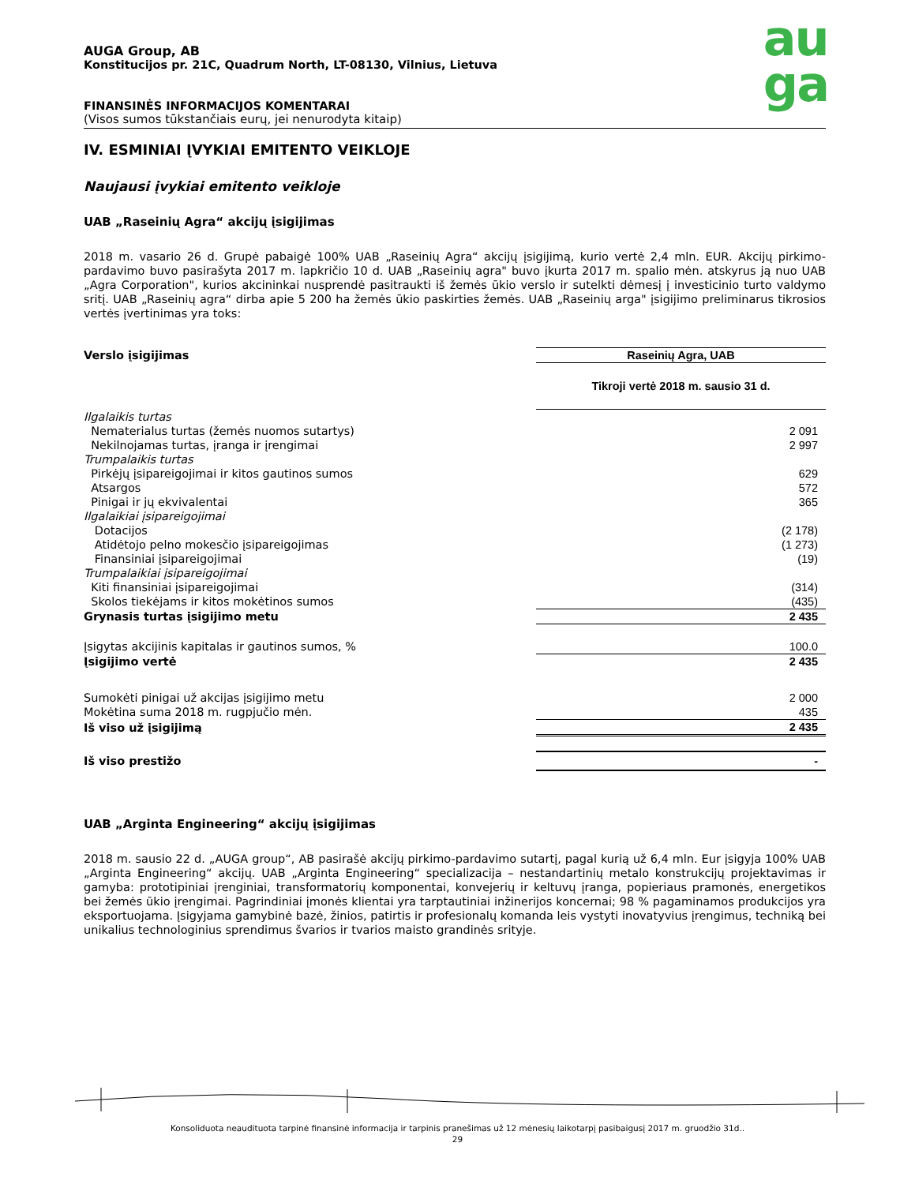au
ga
AUGA Group, AB
Konstitucijos pr. 21C, Quadrum North, LT-08130, Vilnius, Lietuva
FINANSINĖS INFORMACIJOS KOMENTARAI
(Visos sumos tūkstančiais eurų, jei nenurodyta kitaip)
IV. ESMINIAI ĮVYKIAI EMITENTO VEIKLOJE
Naujausi įvykiai emitento veikloje
UAB „Raseinių Agra“ akcijų įsigijimas
2018 m. vasario 26 d. Grupė pabaigė 100% UAB „Raseinių Agra“ akcijų įsigijimą, kurio vertė 2,4 mln. EUR. Akcijų pirkimo-pardavimo buvo pasirašyta 2017 m. lapkričio 10 d. UAB „Raseinių agra" buvo įkurta 2017 m. spalio mėn. atskyrus ją nuo UAB „Agra Corporation", kurios akcininkai nusprendė pasitraukti iš žemės ūkio verslo ir sutelkti dėmesį į investicinio turto valdymo sritį. UAB „Raseinių agra“ dirba apie 5 200 ha žemės ūkio paskirties žemės. UAB „Raseinių arga" įsigijimo preliminarus tikrosios vertės įvertinimas yra toks:
| Verslo įsigijimas | Raseinių Agra, UAB |
| | Tikroji vertė 2018 m. sausio 31 d. |
| Ilgalaikis turtas | |
| Nematerialus turtas (žemės nuomos sutartys) | 2 091 |
| Nekilnojamas turtas, įranga ir įrengimai | 2 997 |
| Trumpalaikis turtas | |
| Pirkėjų įsipareigojimai ir kitos gautinos sumos | 629 |
| Atsargos | 572 |
| Pinigai ir jų ekvivalentai | 365 |
| Ilgalaikiai įsipareigojimai | |
| Dotacijos | (2 178) |
| Atidėtojo pelno mokesčio įsipareigojimas | (1 273) |
| Finansiniai įsipareigojimai | (19) |
| Trumpalaikiai įsipareigojimai | |
| Kiti finansiniai įsipareigojimai | (314) |
| Skolos tiekėjams ir kitos mokėtinos sumos | (435) |
| Grynasis turtas įsigijimo metu | 2 435 |
| Įsigytas akcijinis kapitalas ir gautinos sumos, % | 100.0 |
| Įsigijimo vertė | 2 435 |
| Sumokėti pinigai už akcijas įsigijimo metu | 2 000 |
| Mokėtina suma 2018 m. rugpjučio mėn. | 435 |
| Iš viso už įsigijimą | 2 435 |
| Iš viso prestižo | - |
UAB „Arginta Engineering“ akcijų įsigijimas
2018 m. sausio 22 d. „AUGA group“, AB pasirašė akcijų pirkimo-pardavimo sutartį, pagal kurią už 6,4 mln. Eur įsigyja 100% UAB „Arginta Engineering“ akcijų. UAB „Arginta Engineering“ specializacija – nestandartinių metalo konstrukcijų projektavimas ir gamyba: prototipiniai įrenginiai, transformatorių komponentai, konvejerių ir keltuvų įranga, popieriaus pramonės, energetikos bei žemės ūkio įrengimai. Pagrindiniai įmonės klientai yra tarptautiniai inžinerijos koncernai; 98 % pagaminamos produkcijos yra eksportuojama. Įsigyjama gamybinė bazė, žinios, patirtis ir profesionalų komanda leis vystyti inovatyvius įrengimus, techniką bei unikalius technologinius sprendimus švarios ir tvarios maisto grandinės srityje.
Konsoliduota neaudituota tarpinė finansinė informacija ir tarpinis pranešimas už 12 mėnesių laikotarpį pasibaigusį 2017 m. gruodžio 31d..
29